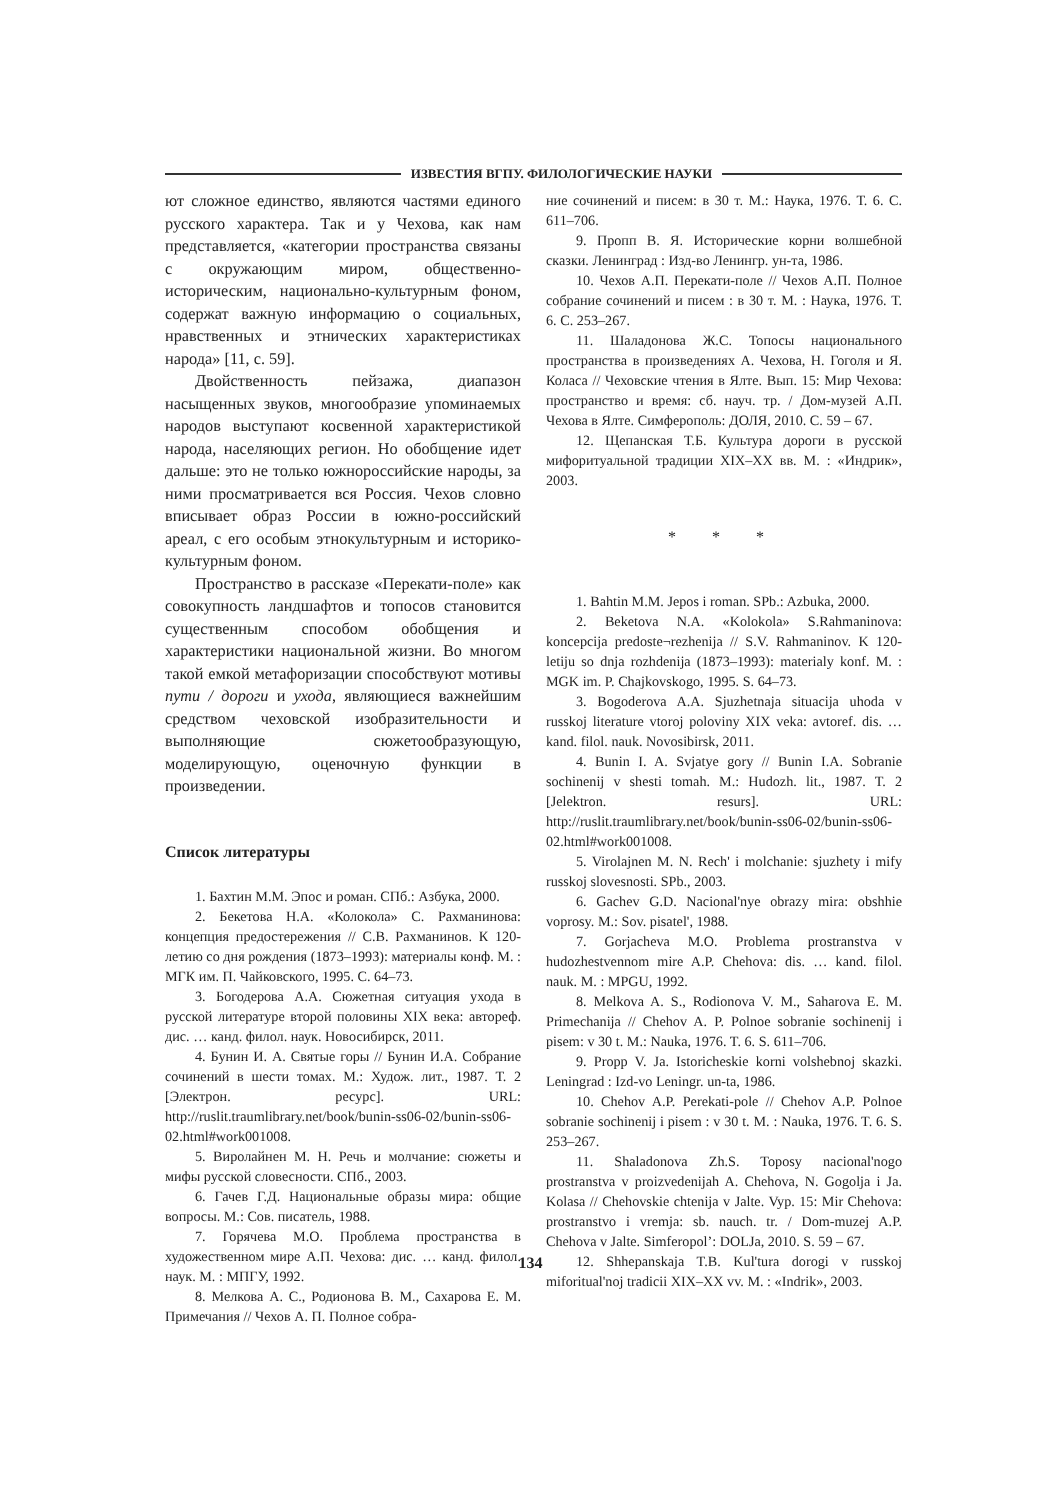ИЗВЕСТИЯ ВГПУ. ФИЛОЛОГИЧЕСКИЕ НАУКИ
ют сложное единство, являются частями единого русского характера. Так и у Чехова, как нам представляется, «категории пространства связаны с окружающим миром, общественно-историческим, национально-культурным фоном, содержат важную информацию о социальных, нравственных и этнических характеристиках народа» [11, с. 59].
Двойственность пейзажа, диапазон насыщенных звуков, многообразие упоминаемых народов выступают косвенной характеристикой народа, населяющих регион. Но обобщение идет дальше: это не только южнороссийские народы, за ними просматривается вся Россия. Чехов словно вписывает образ России в южно-российский ареал, с его особым этнокультурным и историко-культурным фоном.
Пространство в рассказе «Перекати-поле» как совокупность ландшафтов и топосов становится существенным способом обобщения и характеристики национальной жизни. Во многом такой емкой метафоризации способствуют мотивы пути / дороги и ухода, являющиеся важнейшим средством чеховской изобразительности и выполняющие сюжетообразующую, моделирующую, оценочную функции в произведении.
Список литературы
1. Бахтин М.М. Эпос и роман. СПб.: Азбука, 2000.
2. Бекетова Н.А. «Колокола» С. Рахманинова: концепция предостережения // С.В. Рахманинов. К 120-летию со дня рождения (1873–1993): материалы конф. М. : МГК им. П. Чайковского, 1995. С. 64–73.
3. Богодерова А.А. Сюжетная ситуация ухода в русской литературе второй половины XIX века: автореф. дис. … канд. филол. наук. Новосибирск, 2011.
4. Бунин И. А. Святые горы // Бунин И.А. Собрание сочинений в шести томах. М.: Худож. лит., 1987. Т. 2 [Электрон. ресурс]. URL: http://ruslit.traumlibrary.net/book/bunin-ss06-02/bunin-ss06-02.html#work001008.
5. Виролайнен М. Н. Речь и молчание: сюжеты и мифы русской словесности. СПб., 2003.
6. Гачев Г.Д. Национальные образы мира: общие вопросы. М.: Сов. писатель, 1988.
7. Горячева М.О. Проблема пространства в художественном мире А.П. Чехова: дис. … канд. филол. наук. М. : МПГУ, 1992.
8. Мелкова А. С., Родионова В. М., Сахарова Е. М. Примечания // Чехов А. П. Полное собра-
ние сочинений и писем: в 30 т. М.: Наука, 1976. Т. 6. С. 611–706.
9. Пропп В. Я. Исторические корни волшебной сказки. Ленинград : Изд-во Ленингр. ун-та, 1986.
10. Чехов А.П. Перекати-поле // Чехов А.П. Полное собрание сочинений и писем : в 30 т. М. : Наука, 1976. Т. 6. С. 253–267.
11. Шаладонова Ж.С. Топосы национального пространства в произведениях А. Чехова, Н. Гоголя и Я. Коласа // Чеховские чтения в Ялте. Вып. 15: Мир Чехова: пространство и время: сб. науч. тр. / Дом-музей А.П. Чехова в Ялте. Симферополь: ДОЛЯ, 2010. С. 59 – 67.
12. Щепанская Т.Б. Культура дороги в русской мифоритуальной традиции XIX–XX вв. М. : «Индрик», 2003.
* * *
1. Bahtin M.M. Jepos i roman. SPb.: Azbuka, 2000.
2. Beketova N.A. «Kolokola» S.Rahmaninova: koncepcija predoste¬rezhenija // S.V. Rahmaninov. K 120-letiju so dnja rozhdenija (1873–1993): materialy konf. M. : MGK im. P. Chajkovskogo, 1995. S. 64–73.
3. Bogoderova A.A. Sjuzhetnaja situacija uhoda v russkoj literature vtoroj poloviny XIX veka: avtoref. dis. … kand. filol. nauk. Novosibirsk, 2011.
4. Bunin I. A. Svjatye gory // Bunin I.A. Sobranie sochinenij v shesti tomah. M.: Hudozh. lit., 1987. T. 2 [Jelektron. resurs]. URL: http://ruslit.traumlibrary.net/book/bunin-ss06-02/bunin-ss06-02.html#work001008.
5. Virolajnen M. N. Rech' i molchanie: sjuzhety i mify russkoj slovesnosti. SPb., 2003.
6. Gachev G.D. Nacional'nye obrazy mira: obshhie voprosy. M.: Sov. pisatel', 1988.
7. Gorjacheva M.O. Problema prostranstva v hudozhestvennom mire A.P. Chehova: dis. … kand. filol. nauk. M. : MPGU, 1992.
8. Melkova A. S., Rodionova V. M., Saharova E. M. Primechanija // Chehov A. P. Polnoe sobranie sochinenij i pisem: v 30 t. M.: Nauka, 1976. T. 6. S. 611–706.
9. Propp V. Ja. Istoricheskie korni volshebnoj skazki. Leningrad : Izd-vo Leningr. un-ta, 1986.
10. Chehov A.P. Perekati-pole // Chehov A.P. Polnoe sobranie sochinenij i pisem : v 30 t. M. : Nauka, 1976. T. 6. S. 253–267.
11. Shaladonova Zh.S. Toposy nacional'nogo prostranstva v proizvedenijah A. Chehova, N. Gogolja i Ja. Kolasa // Chehovskie chtenija v Jalte. Vyp. 15: Mir Chehova: prostranstvo i vremja: sb. nauch. tr. / Dom-muzej A.P. Chehova v Jalte. Simferopol’: DOLJa, 2010. S. 59 – 67.
12. Shhepanskaja T.B. Kul'tura dorogi v russkoj miforitual'noj tradicii XIX–XX vv. M. : «Indrik», 2003.
134